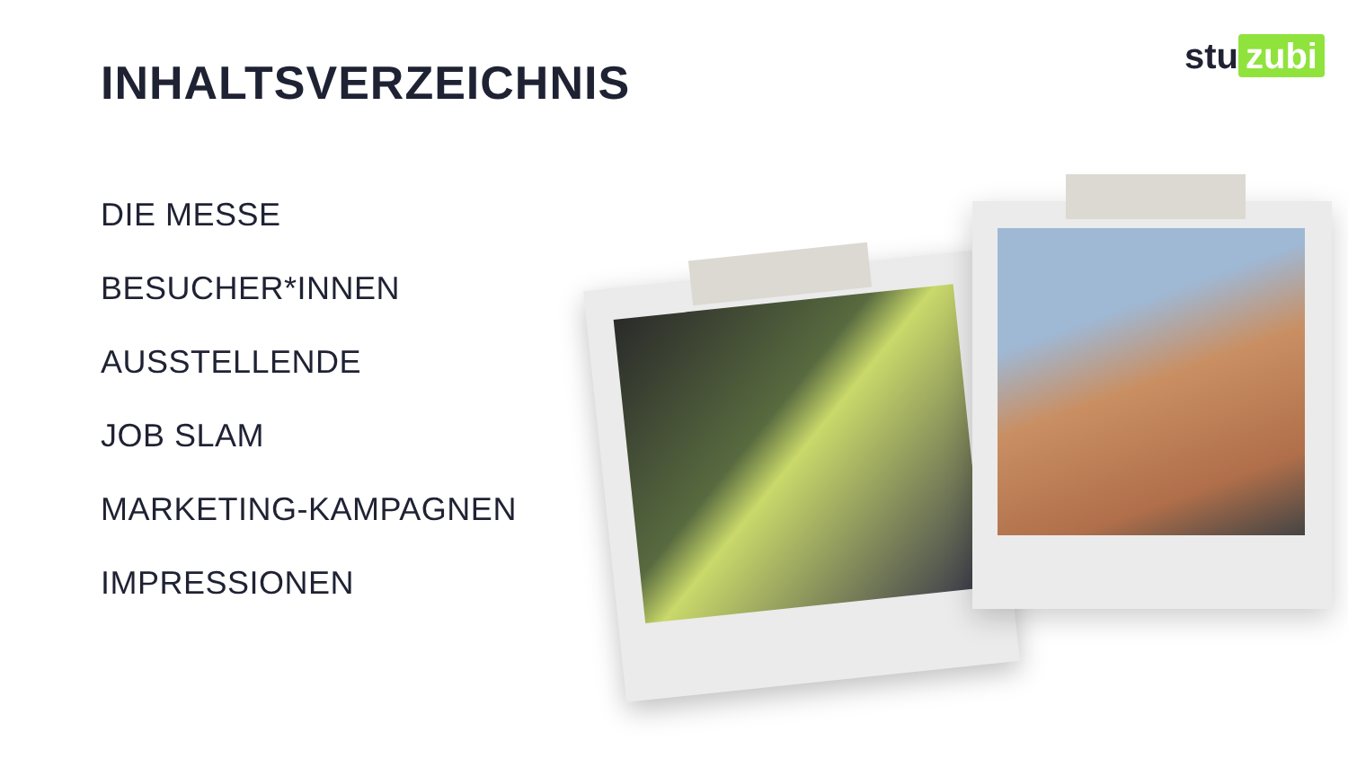stu zubi
INHALTSVERZEICHNIS
DIE MESSE
BESUCHER*INNEN
AUSSTELLENDE
JOB SLAM
MARKETING-KAMPAGNEN
IMPRESSIONEN